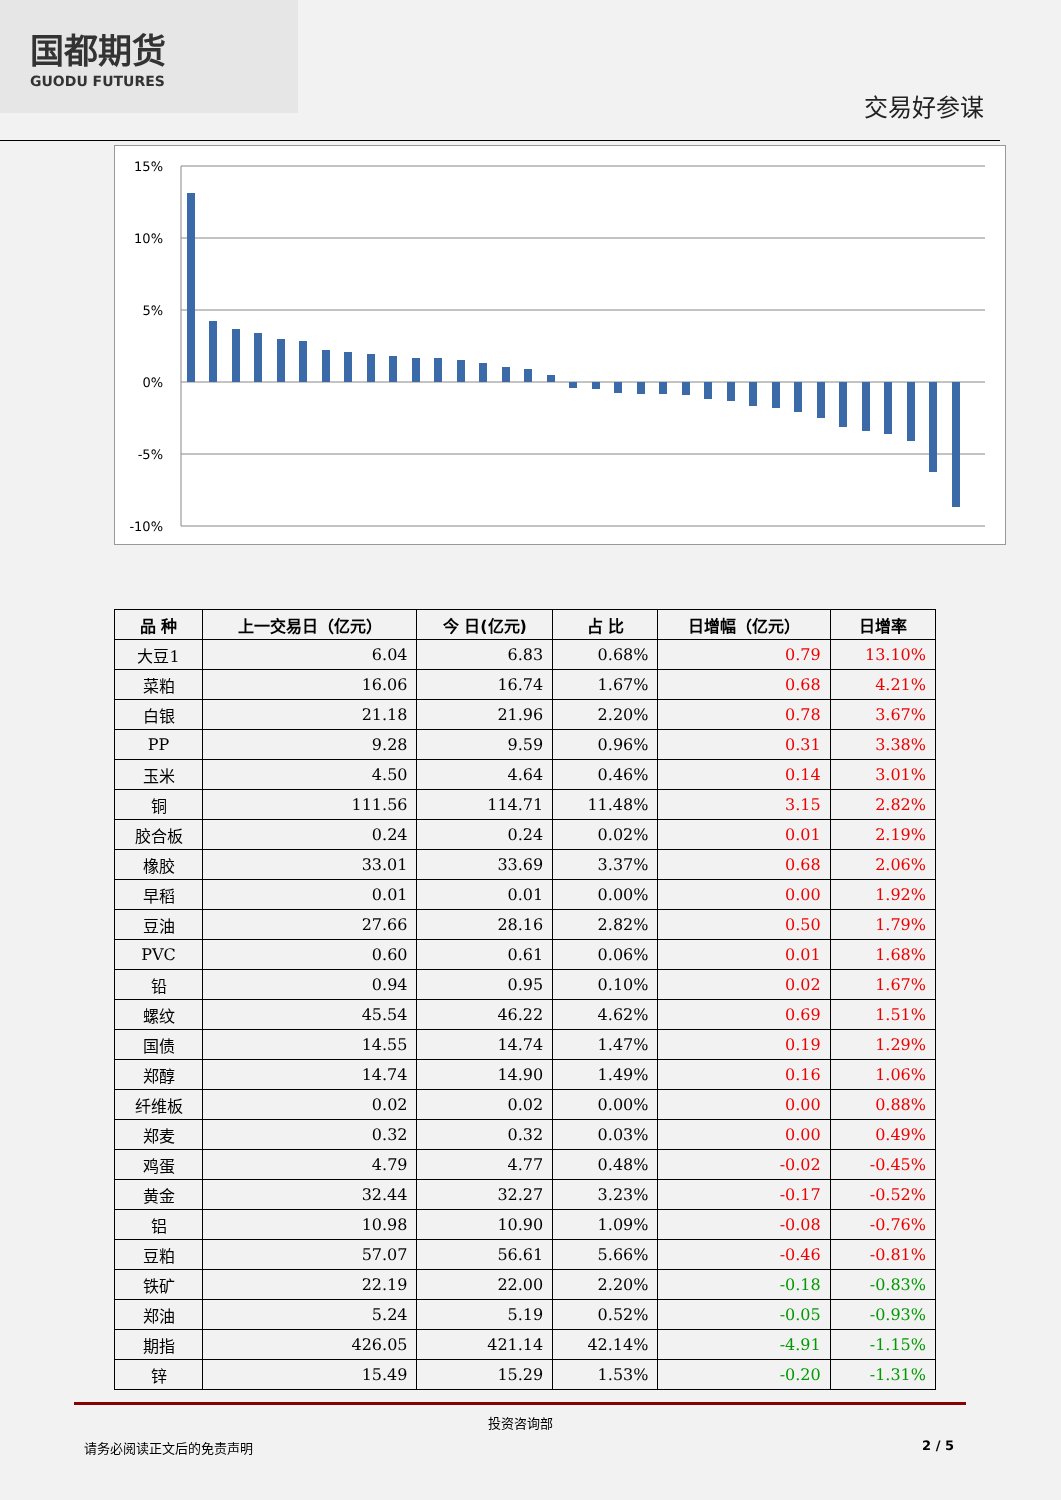国都期货
GUODU FUTURES
交易好参谋
15%
10%
5%
0%
-5%
-10%
| 品 种 | 上一交易日（亿元） | 今 日(亿元) | 占 比 | 日增幅（亿元） | 日增率 |
| --- | --- | --- | --- | --- | --- |
| 大豆1 | 6.04 | 6.83 | 0.68% | 0.79 | 13.10% |
| 菜粕 | 16.06 | 16.74 | 1.67% | 0.68 | 4.21% |
| 白银 | 21.18 | 21.96 | 2.20% | 0.78 | 3.67% |
| PP | 9.28 | 9.59 | 0.96% | 0.31 | 3.38% |
| 玉米 | 4.50 | 4.64 | 0.46% | 0.14 | 3.01% |
| 铜 | 111.56 | 114.71 | 11.48% | 3.15 | 2.82% |
| 胶合板 | 0.24 | 0.24 | 0.02% | 0.01 | 2.19% |
| 橡胶 | 33.01 | 33.69 | 3.37% | 0.68 | 2.06% |
| 早稻 | 0.01 | 0.01 | 0.00% | 0.00 | 1.92% |
| 豆油 | 27.66 | 28.16 | 2.82% | 0.50 | 1.79% |
| PVC | 0.60 | 0.61 | 0.06% | 0.01 | 1.68% |
| 铅 | 0.94 | 0.95 | 0.10% | 0.02 | 1.67% |
| 螺纹 | 45.54 | 46.22 | 4.62% | 0.69 | 1.51% |
| 国债 | 14.55 | 14.74 | 1.47% | 0.19 | 1.29% |
| 郑醇 | 14.74 | 14.90 | 1.49% | 0.16 | 1.06% |
| 纤维板 | 0.02 | 0.02 | 0.00% | 0.00 | 0.88% |
| 郑麦 | 0.32 | 0.32 | 0.03% | 0.00 | 0.49% |
| 鸡蛋 | 4.79 | 4.77 | 0.48% | -0.02 | -0.45% |
| 黄金 | 32.44 | 32.27 | 3.23% | -0.17 | -0.52% |
| 铝 | 10.98 | 10.90 | 1.09% | -0.08 | -0.76% |
| 豆粕 | 57.07 | 56.61 | 5.66% | -0.46 | -0.81% |
| 铁矿 | 22.19 | 22.00 | 2.20% | -0.18 | -0.83% |
| 郑油 | 5.24 | 5.19 | 0.52% | -0.05 | -0.93% |
| 期指 | 426.05 | 421.14 | 42.14% | -4.91 | -1.15% |
| 锌 | 15.49 | 15.29 | 1.53% | -0.20 | -1.31% |
投资咨询部
请务必阅读正文后的免责声明 2 / 5